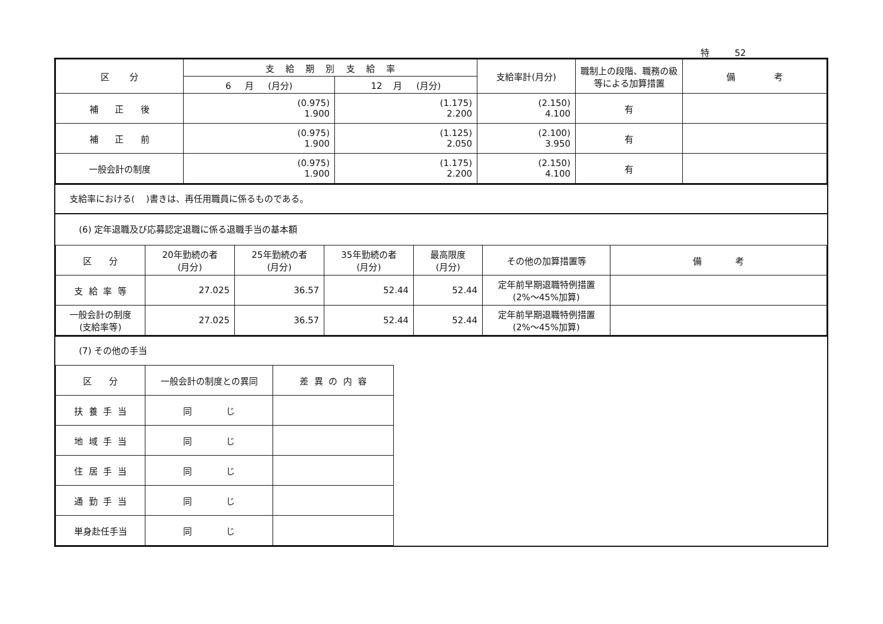特 52
| 区 分 | 支 給 期 別 支 給 率 | | 支給率計(月分) | 職制上の段階、職務の級等による加算措置 | 備 考 |
| --- | --- | --- | --- | --- | --- |
| | 6 月 (月分) | 12 月 (月分) | | | |
| 補 正 後 | (0.975) 1.900 | (1.175) 2.200 | (2.150) 4.100 | 有 | |
| 補 正 前 | (0.975) 1.900 | (1.125) 2.050 | (2.100) 3.950 | 有 | |
| 一般会計の制度 | (0.975) 1.900 | (1.175) 2.200 | (2.150) 4.100 | 有 | |
支給率における( )書きは、再任用職員に係るものである。
(6) 定年退職及び応募認定退職に係る退職手当の基本額
| 区 分 | 20年勤続の者 (月分) | 25年勤続の者 (月分) | 35年勤続の者 (月分) | 最高限度 (月分) | その他の加算措置等 | 備 考 |
| --- | --- | --- | --- | --- | --- | --- |
| 支 給 率 等 | 27.025 | 36.57 | 52.44 | 52.44 | 定年前早期退職特例措置 (2%～45%加算) | |
| 一般会計の制度 (支給率等) | 27.025 | 36.57 | 52.44 | 52.44 | 定年前早期退職特例措置 (2%～45%加算) | |
(7) その他の手当
| 区 分 | 一般会計の制度との異同 | 差 異 の 内 容 |
| --- | --- | --- |
| 扶 養 手 当 | 同 じ | |
| 地 域 手 当 | 同 じ | |
| 住 居 手 当 | 同 じ | |
| 通 勤 手 当 | 同 じ | |
| 単身赴任手当 | 同 じ | |